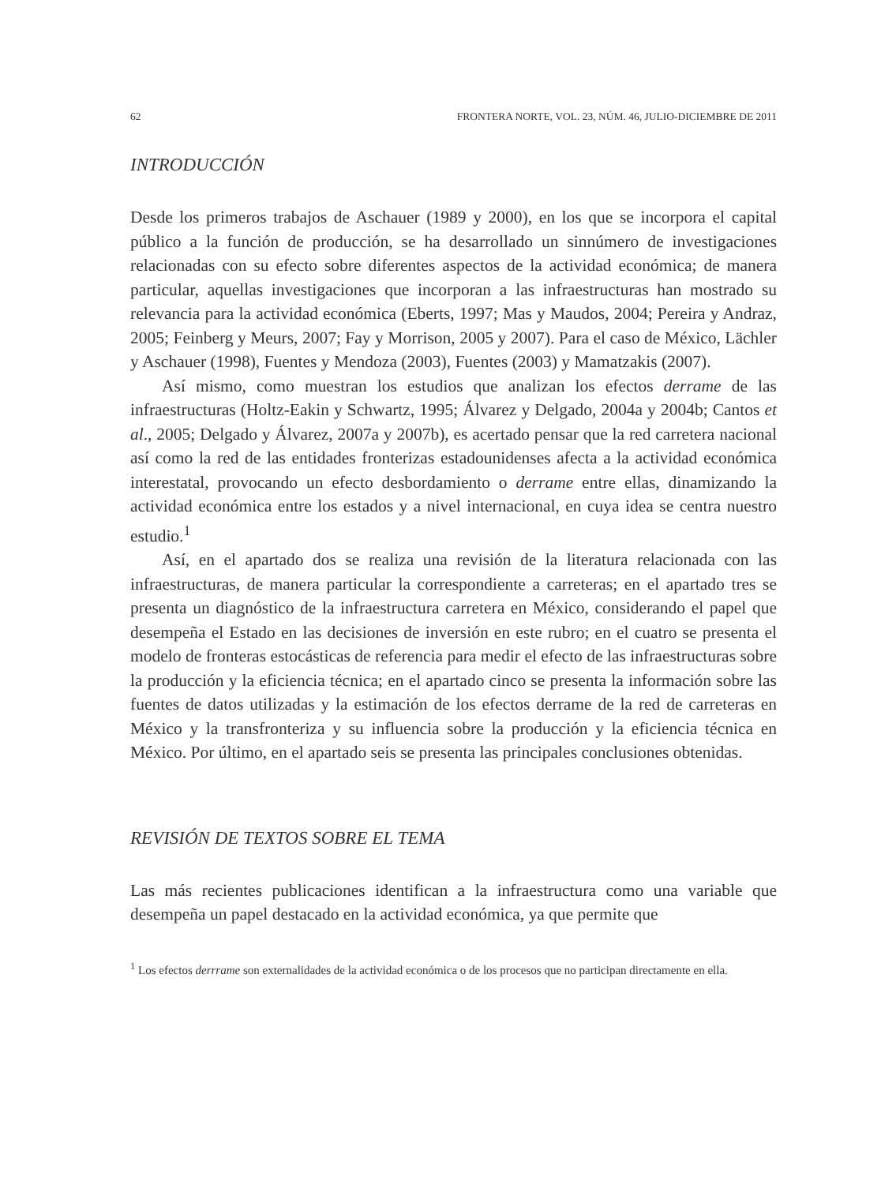62 FRONTERA NORTE, VOL. 23, NÚM. 46, JULIO-DICIEMBRE DE 2011
INTRODUCCIÓN
Desde los primeros trabajos de Aschauer (1989 y 2000), en los que se incorpora el capital público a la función de producción, se ha desarrollado un sinnúmero de investigaciones relacionadas con su efecto sobre diferentes aspectos de la actividad económica; de manera particular, aquellas investigaciones que incorporan a las infraestructuras han mostrado su relevancia para la actividad económica (Eberts, 1997; Mas y Maudos, 2004; Pereira y Andraz, 2005; Feinberg y Meurs, 2007; Fay y Morrison, 2005 y 2007). Para el caso de México, Lächler y Aschauer (1998), Fuentes y Mendoza (2003), Fuentes (2003) y Mamatzakis (2007).
Así mismo, como muestran los estudios que analizan los efectos derrame de las infraestructuras (Holtz-Eakin y Schwartz, 1995; Álvarez y Delgado, 2004a y 2004b; Cantos et al., 2005; Delgado y Álvarez, 2007a y 2007b), es acertado pensar que la red carretera nacional así como la red de las entidades fronterizas estadounidenses afecta a la actividad económica interestatal, provocando un efecto desbordamiento o derrame entre ellas, dinamizando la actividad económica entre los estados y a nivel internacional, en cuya idea se centra nuestro estudio.<sup>1</sup>
Así, en el apartado dos se realiza una revisión de la literatura relacionada con las infraestructuras, de manera particular la correspondiente a carreteras; en el apartado tres se presenta un diagnóstico de la infraestructura carretera en México, considerando el papel que desempeña el Estado en las decisiones de inversión en este rubro; en el cuatro se presenta el modelo de fronteras estocásticas de referencia para medir el efecto de las infraestructuras sobre la producción y la eficiencia técnica; en el apartado cinco se presenta la información sobre las fuentes de datos utilizadas y la estimación de los efectos derrame de la red de carreteras en México y la transfronteriza y su influencia sobre la producción y la eficiencia técnica en México. Por último, en el apartado seis se presenta las principales conclusiones obtenidas.
REVISIÓN DE TEXTOS SOBRE EL TEMA
Las más recientes publicaciones identifican a la infraestructura como una variable que desempeña un papel destacado en la actividad económica, ya que permite que
<sup>1</sup> Los efectos derrrame son externalidades de la actividad económica o de los procesos que no participan directamente en ella.